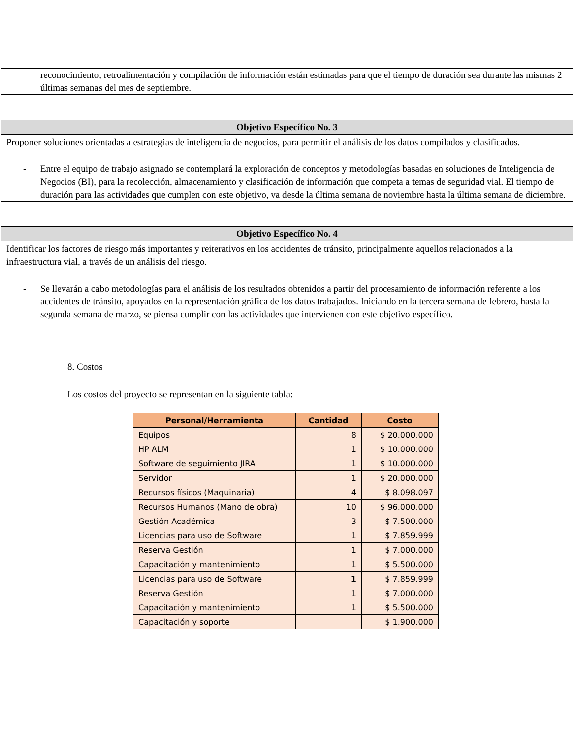reconocimiento, retroalimentación y compilación de información están estimadas para que el tiempo de duración sea durante las mismas 2 últimas semanas del mes de septiembre.
Objetivo Específico No. 3
Proponer soluciones orientadas a estrategias de inteligencia de negocios, para permitir el análisis de los datos compilados y clasificados.
- Entre el equipo de trabajo asignado se contemplará la exploración de conceptos y metodologías basadas en soluciones de Inteligencia de Negocios (BI), para la recolección, almacenamiento y clasificación de información que competa a temas de seguridad vial. El tiempo de duración para las actividades que cumplen con este objetivo, va desde la última semana de noviembre hasta la última semana de diciembre.
Objetivo Específico No. 4
Identificar los factores de riesgo más importantes y reiterativos en los accidentes de tránsito, principalmente aquellos relacionados a la infraestructura vial, a través de un análisis del riesgo.
- Se llevarán a cabo metodologías para el análisis de los resultados obtenidos a partir del procesamiento de información referente a los accidentes de tránsito, apoyados en la representación gráfica de los datos trabajados. Iniciando en la tercera semana de febrero, hasta la segunda semana de marzo, se piensa cumplir con las actividades que intervienen con este objetivo específico.
8. Costos
Los costos del proyecto se representan en la siguiente tabla:
| Personal/Herramienta | Cantidad | Costo |
| --- | --- | --- |
| Equipos | 8 | $ 20.000.000 |
| HP ALM | 1 | $ 10.000.000 |
| Software de seguimiento JIRA | 1 | $ 10.000.000 |
| Servidor | 1 | $ 20.000.000 |
| Recursos físicos (Maquinaria) | 4 | $ 8.098.097 |
| Recursos Humanos (Mano de obra) | 10 | $ 96.000.000 |
| Gestión Académica | 3 | $ 7.500.000 |
| Licencias para uso de Software | 1 | $ 7.859.999 |
| Reserva Gestión | 1 | $ 7.000.000 |
| Capacitación y mantenimiento | 1 | $ 5.500.000 |
| Licencias para uso de Software | 1 | $ 7.859.999 |
| Reserva Gestión | 1 | $ 7.000.000 |
| Capacitación y mantenimiento | 1 | $ 5.500.000 |
| Capacitación y soporte | | $ 1.900.000 |